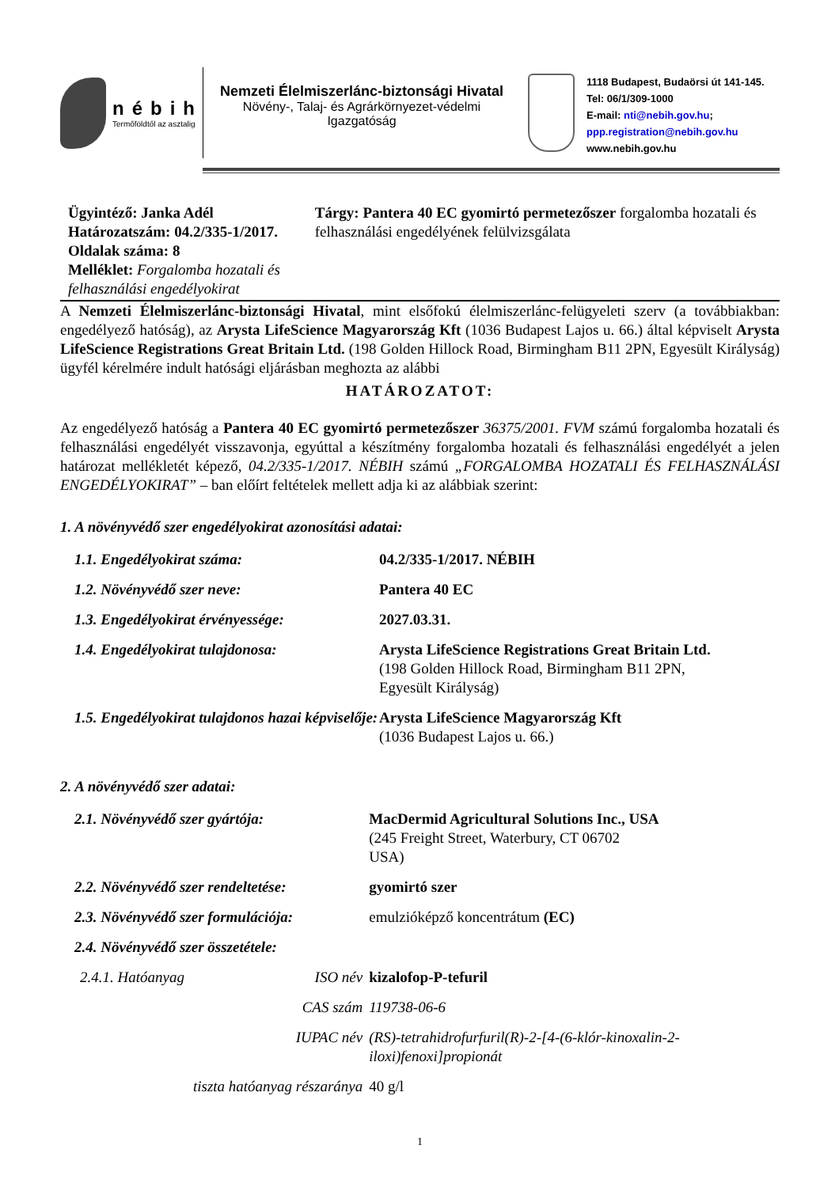nébih
Termőföldtől az asztalig
Nemzeti Élelmiszerlánc-biztonsági Hivatal
Növény-, Talaj- és Agrárkörnyezet-védelmi
Igazgatóság
1118 Budapest, Budaörsi út 141-145.
Tel: 06/1/309-1000
E-mail: nti@nebih.gov.hu;
ppp.registration@nebih.gov.hu
www.nebih.gov.hu
Ügyintéző: Janka Adél
Határozatszám: 04.2/335-1/2017.
Oldalak száma: 8
Melléklet: Forgalomba hozatali és felhasználási engedélyokirat
Tárgy: Pantera 40 EC gyomirtó permetezőszer forgalomba hozatali és felhasználási engedélyének felülvizsgálata
A Nemzeti Élelmiszerlánc-biztonsági Hivatal, mint elsőfokú élelmiszerlánc-felügyeleti szerv (a továbbiakban: engedélyező hatóság), az Arysta LifeScience Magyarország Kft (1036 Budapest Lajos u. 66.) által képviselt Arysta LifeScience Registrations Great Britain Ltd. (198 Golden Hillock Road, Birmingham B11 2PN, Egyesült Királyság) ügyfél kérelmére indult hatósági eljárásban meghozta az alábbi
HATÁROZATOT:
Az engedélyező hatóság a Pantera 40 EC gyomirtó permetezőszer 36375/2001. FVM számú forgalomba hozatali és felhasználási engedélyét visszavonja, egyúttal a készítmény forgalomba hozatali és felhasználási engedélyét a jelen határozat mellékletét képező, 04.2/335-1/2017. NÉBIH számú „FORGALOMBA HOZATALI ÉS FELHASZNÁLÁSI ENGEDÉLYOKIRAT” – ban előírt feltételek mellett adja ki az alábbiak szerint:
1. A növényvédő szer engedélyokirat azonosítási adatai:
| 1.1. Engedélyokirat száma: | 04.2/335-1/2017. NÉBIH |
| 1.2. Növényvédő szer neve: | Pantera 40 EC |
| 1.3. Engedélyokirat érvényessége: | 2027.03.31. |
| 1.4. Engedélyokirat tulajdonosa: | Arysta LifeScience Registrations Great Britain Ltd. (198 Golden Hillock Road, Birmingham B11 2PN, Egyesült Királyság) |
| 1.5. Engedélyokirat tulajdonos hazai képviselője: | Arysta LifeScience Magyarország Kft (1036 Budapest Lajos u. 66.) |
2. A növényvédő szer adatai:
| 2.1. Növényvédő szer gyártója: | | MacDermid Agricultural Solutions Inc., USA (245 Freight Street, Waterbury, CT 06702 USA) |
| 2.2. Növényvédő szer rendeltetése: | | gyomirtó szer |
| 2.3. Növényvédő szer formulációja: | | emulzióképző koncentrátum (EC) |
| 2.4. Növényvédő szer összetétele: | | |
| 2.4.1. Hatóanyag | ISO név | kizalofop-P-tefuril |
| | CAS szám | 119738-06-6 |
| | IUPAC név | (RS)-tetrahidrofurfuril(R)-2-[4-(6-klór-kinoxalin-2-iloxi)fenoxi]propionát |
| tiszta hatóanyag részaránya | | 40 g/l |
1